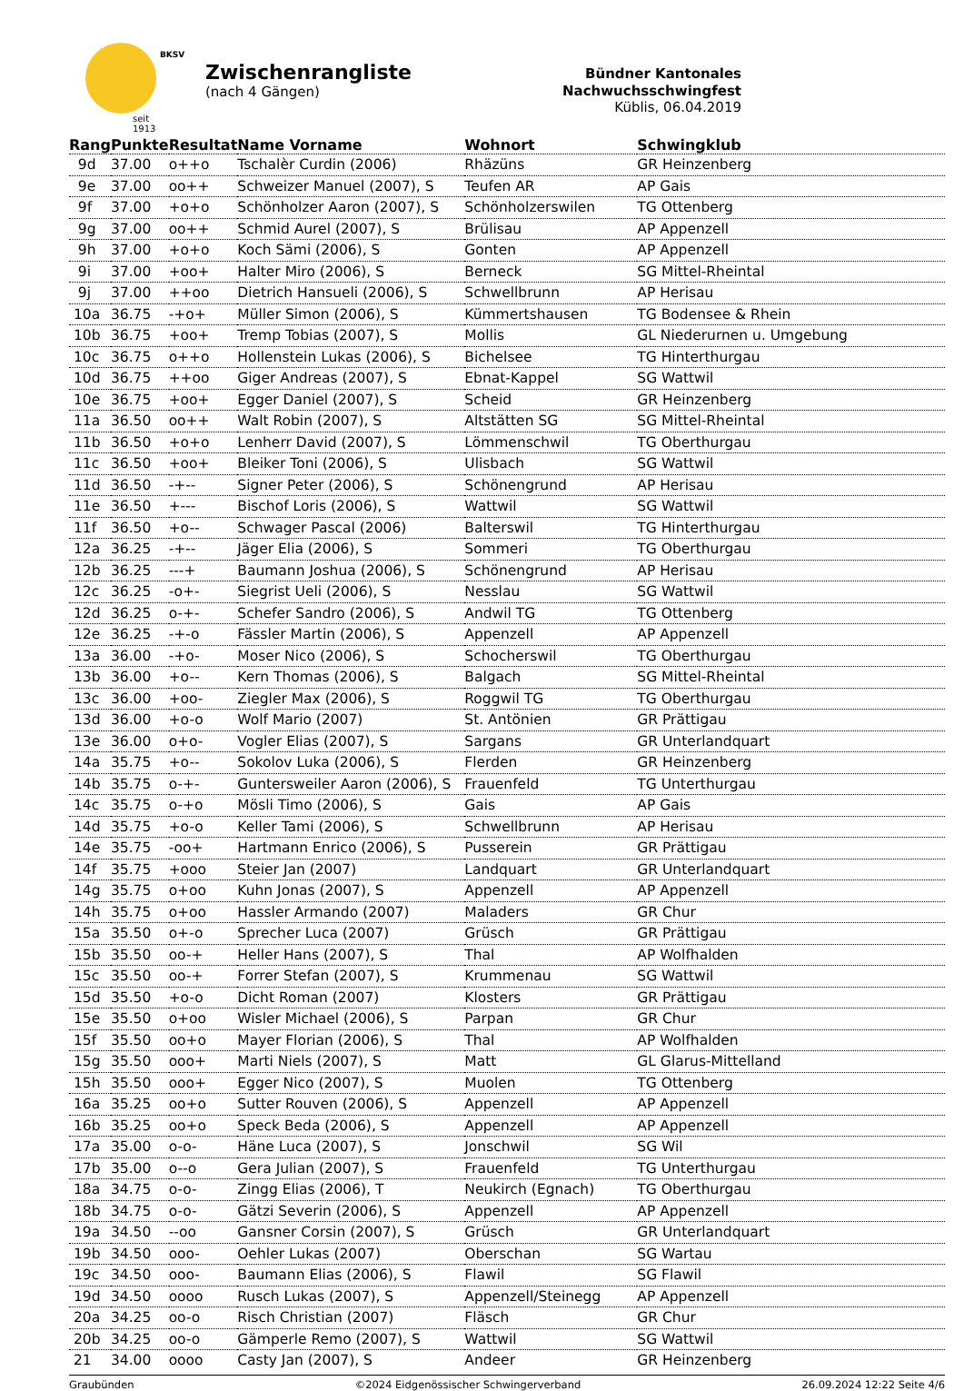seit 1913
BKSV
Zwischenrangliste
(nach 4 Gängen)
Bündner Kantonales Nachwuchsschwingfest
Küblis, 06.04.2019
| Rang | Punkte | Resultat | Name Vorname | Wohnort | Schwingklub |
| --- | --- | --- | --- | --- | --- |
| 9d | 37.00 | o++o | Tschalèr Curdin (2006) | Rhäzüns | GR Heinzenberg |
| 9e | 37.00 | oo++ | Schweizer Manuel (2007), S | Teufen AR | AP Gais |
| 9f | 37.00 | +o+o | Schönholzer Aaron (2007), S | Schönholzerswilen | TG Ottenberg |
| 9g | 37.00 | oo++ | Schmid Aurel (2007), S | Brülisau | AP Appenzell |
| 9h | 37.00 | +o+o | Koch Sämi (2006), S | Gonten | AP Appenzell |
| 9i | 37.00 | +oo+ | Halter Miro (2006), S | Berneck | SG Mittel-Rheintal |
| 9j | 37.00 | ++oo | Dietrich Hansueli (2006), S | Schwellbrunn | AP Herisau |
| 10a | 36.75 | -+o+ | Müller Simon (2006), S | Kümmertshausen | TG Bodensee & Rhein |
| 10b | 36.75 | +oo+ | Tremp Tobias (2007), S | Mollis | GL Niederurnen u. Umgebung |
| 10c | 36.75 | o++o | Hollenstein Lukas (2006), S | Bichelsee | TG Hinterthurgau |
| 10d | 36.75 | ++oo | Giger Andreas (2007), S | Ebnat-Kappel | SG Wattwil |
| 10e | 36.75 | +oo+ | Egger Daniel (2007), S | Scheid | GR Heinzenberg |
| 11a | 36.50 | oo++ | Walt Robin (2007), S | Altstätten SG | SG Mittel-Rheintal |
| 11b | 36.50 | +o+o | Lenherr David (2007), S | Lömmenschwil | TG Oberthurgau |
| 11c | 36.50 | +oo+ | Bleiker Toni (2006), S | Ulisbach | SG Wattwil |
| 11d | 36.50 | -+-- | Signer Peter (2006), S | Schönengrund | AP Herisau |
| 11e | 36.50 | +--- | Bischof Loris (2006), S | Wattwil | SG Wattwil |
| 11f | 36.50 | +o-- | Schwager Pascal (2006) | Balterswil | TG Hinterthurgau |
| 12a | 36.25 | -+-- | Jäger Elia (2006), S | Sommeri | TG Oberthurgau |
| 12b | 36.25 | ---+ | Baumann Joshua (2006), S | Schönengrund | AP Herisau |
| 12c | 36.25 | -o+- | Siegrist Ueli (2006), S | Nesslau | SG Wattwil |
| 12d | 36.25 | o-+- | Schefer Sandro (2006), S | Andwil TG | TG Ottenberg |
| 12e | 36.25 | -+-o | Fässler Martin (2006), S | Appenzell | AP Appenzell |
| 13a | 36.00 | -+o- | Moser Nico (2006), S | Schocherswil | TG Oberthurgau |
| 13b | 36.00 | +o-- | Kern Thomas (2006), S | Balgach | SG Mittel-Rheintal |
| 13c | 36.00 | +oo- | Ziegler Max (2006), S | Roggwil TG | TG Oberthurgau |
| 13d | 36.00 | +o-o | Wolf Mario (2007) | St. Antönien | GR Prättigau |
| 13e | 36.00 | o+o- | Vogler Elias (2007), S | Sargans | GR Unterlandquart |
| 14a | 35.75 | +o-- | Sokolov Luka (2006), S | Flerden | GR Heinzenberg |
| 14b | 35.75 | o-+- | Guntersweiler Aaron (2006), S | Frauenfeld | TG Unterthurgau |
| 14c | 35.75 | o-+o | Mösli Timo (2006), S | Gais | AP Gais |
| 14d | 35.75 | +o-o | Keller Tami (2006), S | Schwellbrunn | AP Herisau |
| 14e | 35.75 | -oo+ | Hartmann Enrico (2006), S | Pusserein | GR Prättigau |
| 14f | 35.75 | +ooo | Steier Jan (2007) | Landquart | GR Unterlandquart |
| 14g | 35.75 | o+oo | Kuhn Jonas (2007), S | Appenzell | AP Appenzell |
| 14h | 35.75 | o+oo | Hassler Armando (2007) | Maladers | GR Chur |
| 15a | 35.50 | o+-o | Sprecher Luca (2007) | Grüsch | GR Prättigau |
| 15b | 35.50 | oo-+ | Heller Hans (2007), S | Thal | AP Wolfhalden |
| 15c | 35.50 | oo-+ | Forrer Stefan (2007), S | Krummenau | SG Wattwil |
| 15d | 35.50 | +o-o | Dicht Roman (2007) | Klosters | GR Prättigau |
| 15e | 35.50 | o+oo | Wisler Michael (2006), S | Parpan | GR Chur |
| 15f | 35.50 | oo+o | Mayer Florian (2006), S | Thal | AP Wolfhalden |
| 15g | 35.50 | ooo+ | Marti Niels (2007), S | Matt | GL Glarus-Mittelland |
| 15h | 35.50 | ooo+ | Egger Nico (2007), S | Muolen | TG Ottenberg |
| 16a | 35.25 | oo+o | Sutter Rouven (2006), S | Appenzell | AP Appenzell |
| 16b | 35.25 | oo+o | Speck Beda (2006), S | Appenzell | AP Appenzell |
| 17a | 35.00 | o-o- | Häne Luca (2007), S | Jonschwil | SG Wil |
| 17b | 35.00 | o--o | Gera Julian (2007), S | Frauenfeld | TG Unterthurgau |
| 18a | 34.75 | o-o- | Zingg Elias (2006), T | Neukirch (Egnach) | TG Oberthurgau |
| 18b | 34.75 | o-o- | Gätzi Severin (2006), S | Appenzell | AP Appenzell |
| 19a | 34.50 | --oo | Gansner Corsin (2007), S | Grüsch | GR Unterlandquart |
| 19b | 34.50 | ooo- | Oehler Lukas (2007) | Oberschan | SG Wartau |
| 19c | 34.50 | ooo- | Baumann Elias (2006), S | Flawil | SG Flawil |
| 19d | 34.50 | oooo | Rusch Lukas (2007), S | Appenzell/Steinegg | AP Appenzell |
| 20a | 34.25 | oo-o | Risch Christian (2007) | Fläsch | GR Chur |
| 20b | 34.25 | oo-o | Gämperle Remo (2007), S | Wattwil | SG Wattwil |
| 21 | 34.00 | oooo | Casty Jan (2007), S | Andeer | GR Heinzenberg |
Graubünden ©2024 Eidgenössischer Schwingerverband 26.09.2024 12:22 Seite 4/6